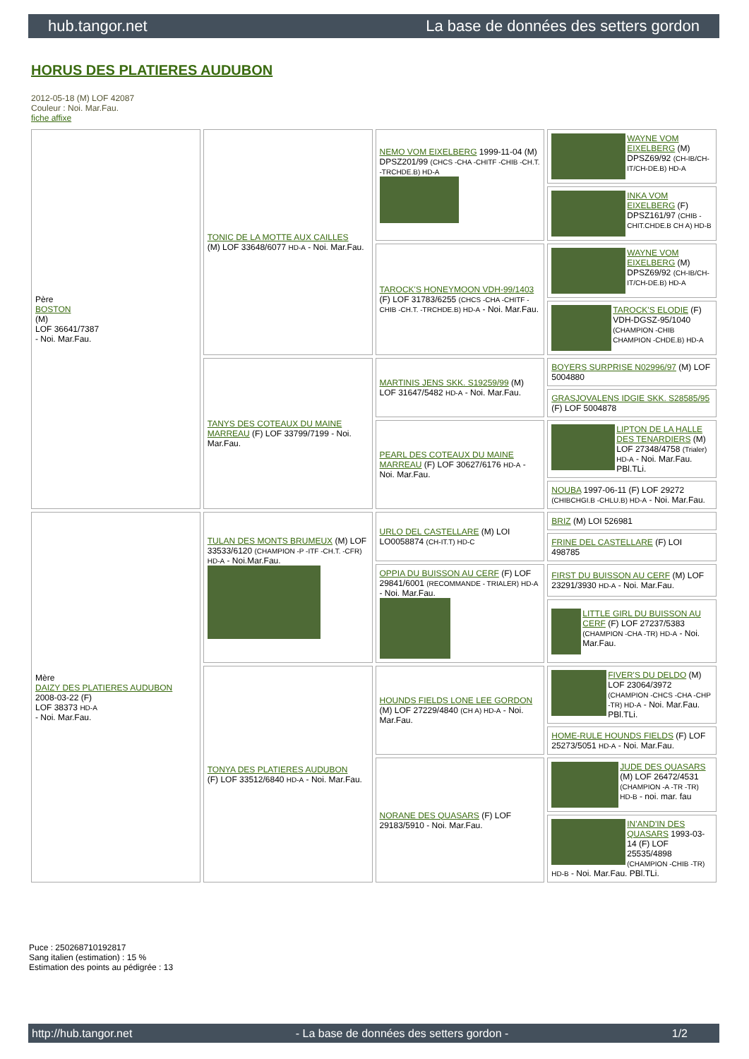hub.tangor.net La base de données des setters gordon
HORUS DES PLATIERES AUDUBON
2012-05-18 (M) LOF 42087
Couleur : Noi. Mar.Fau.
fiche affixe
| Père BOSTON (M) LOF 36641/7387 - Noi. Mar.Fau. | TONIC DE LA MOTTE AUX CAILLES (M) LOF 33648/6077 HD-A - Noi. Mar.Fau. | NEMO VOM EIXELBERG 1999-11-04 (M) DPSZ201/99 (CHCS -CHA -CHITF -CHIB -CH.T. -TRCHDE.B) HD-A | WAYNE VOM EIXELBERG (M) DPSZ69/92 (CH-IB/CH-IT/CH-DE.B) HD-A |
| | | | INKA VOM EIXELBERG (F) DPSZ161/97 (CHIB -CHIT.CHDE.B CH A) HD-B |
| | | TAROCK'S HONEYMOON VDH-99/1403 (F) LOF 31783/6255 (CHCS -CHA -CHITF -CHIB -CH.T. -TRCHDE.B) HD-A - Noi. Mar.Fau. | WAYNE VOM EIXELBERG (M) DPSZ69/92 (CH-IB/CH-IT/CH-DE.B) HD-A |
| | | | TAROCK'S ELODIE (F) VDH-DGSZ-95/1040 (CHAMPION -CHIB CHAMPION -CHDE.B) HD-A |
| | TANYS DES COTEAUX DU MAINE MARREAU (F) LOF 33799/7199 - Noi. Mar.Fau. | MARTINIS JENS SKK. S19259/99 (M) LOF 31647/5482 HD-A - Noi. Mar.Fau. | BOYERS SURPRISE N02996/97 (M) LOF 5004880 |
| | | | GRASJOVALENS IDGIE SKK. S28585/95 (F) LOF 5004878 |
| | | PEARL DES COTEAUX DU MAINE MARREAU (F) LOF 30627/6176 HD-A - Noi. Mar.Fau. | LIPTON DE LA HALLE DES TENARDIERS (M) LOF 27348/4758 (Trialer) HD-A - Noi. Mar.Fau. PBl.TLi. |
| | | | NOUBA 1997-06-11 (F) LOF 29272 (CHIBCHGI.B -CHLU.B) HD-A - Noi. Mar.Fau. |
| Mère DAIZY DES PLATIERES AUDUBON 2008-03-22 (F) LOF 38373 HD-A - Noi. Mar.Fau. | TULAN DES MONTS BRUMEUX (M) LOF 33533/6120 (CHAMPION -P -ITF -CH.T. -CFR) HD-A - Noi.Mar.Fau. | URLO DEL CASTELLARE (M) LOI LO0058874 (CH-IT.T) HD-C | BRIZ (M) LOI 526981 |
| | | | FRINE DEL CASTELLARE (F) LOI 498785 |
| | | OPPIA DU BUISSON AU CERF (F) LOF 29841/6001 (RECOMMANDE - TRIALER) HD-A - Noi. Mar.Fau. | FIRST DU BUISSON AU CERF (M) LOF 23291/3930 HD-A - Noi. Mar.Fau. |
| | | | LITTLE GIRL DU BUISSON AU CERF (F) LOF 27237/5383 (CHAMPION -CHA -TR) HD-A - Noi. Mar.Fau. |
| | TONYA DES PLATIERES AUDUBON (F) LOF 33512/6840 HD-A - Noi. Mar.Fau. | HOUNDS FIELDS LONE LEE GORDON (M) LOF 27229/4840 (CH A) HD-A - Noi. Mar.Fau. | FIVER'S DU DELDO (M) LOF 23064/3972 (CHAMPION -CHCS -CHA -CHP -TR) HD-A - Noi. Mar.Fau. PBl.TLi. |
| | | | HOME-RULE HOUNDS FIELDS (F) LOF 25273/5051 HD-A - Noi. Mar.Fau. |
| | | NORANE DES QUASARS (F) LOF 29183/5910 - Noi. Mar.Fau. | JUDE DES QUASARS (M) LOF 26472/4531 (CHAMPION -A -TR -TR) HD-B - noi. mar. fau |
| | | | IN'AND'IN DES QUASARS 1993-03-14 (F) LOF 25535/4898 (CHAMPION -CHIB -TR) HD-B - Noi. Mar.Fau. PBl.TLi. |
Puce : 250268710192817
Sang italien (estimation) : 15 %
Estimation des points au pédigrée : 13
http://hub.tangor.net - La base de données des setters gordon - 1/2